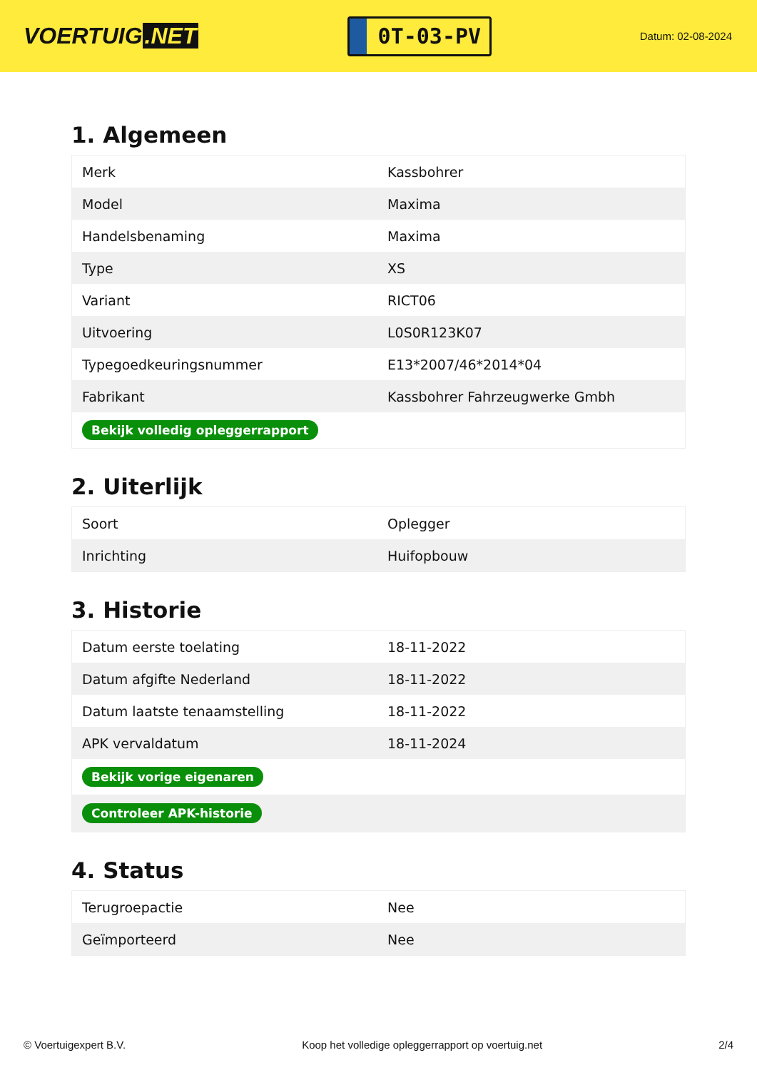VOERTUIG.NET
0T-03-PV
Datum: 02-08-2024
1. Algemeen
| Merk | Kassbohrer |
| Model | Maxima |
| Handelsbenaming | Maxima |
| Type | XS |
| Variant | RICT06 |
| Uitvoering | L0S0R123K07 |
| Typegoedkeuringsnummer | E13*2007/46*2014*04 |
| Fabrikant | Kassbohrer Fahrzeugwerke Gmbh |
| Bekijk volledig opleggerrapport | |
2. Uiterlijk
| Soort | Oplegger |
| Inrichting | Huifopbouw |
3. Historie
| Datum eerste toelating | 18-11-2022 |
| Datum afgifte Nederland | 18-11-2022 |
| Datum laatste tenaamstelling | 18-11-2022 |
| APK vervaldatum | 18-11-2024 |
| Bekijk vorige eigenaren | |
| Controleer APK-historie | |
4. Status
| Terugroepactie | Nee |
| Geïmporteerd | Nee |
© Voertuigexpert B.V. Koop het volledige opleggerrapport op voertuig.net 2/4